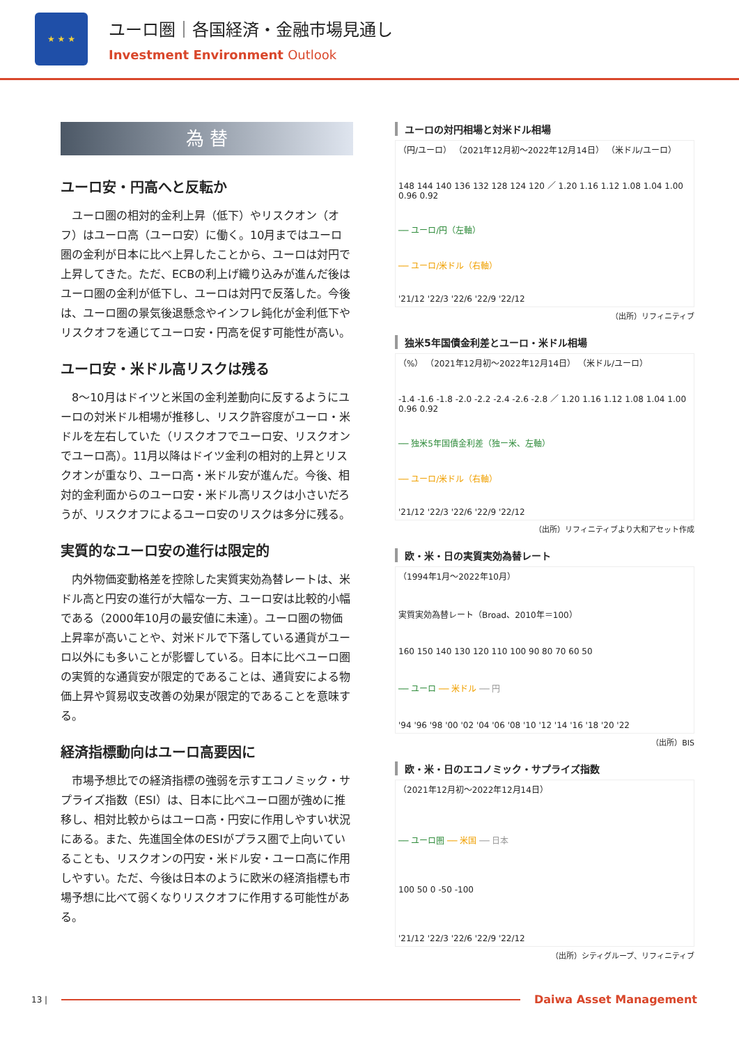★ ★ ★
ユーロ圏｜各国経済・金融市場見通し
Investment Environment Outlook
為 替
ユーロ安・円高へと反転か
ユーロ圏の相対的金利上昇（低下）やリスクオン（オフ）はユーロ高（ユーロ安）に働く。10月まではユーロ圏の金利が日本に比べ上昇したことから、ユーロは対円で上昇してきた。ただ、ECBの利上げ織り込みが進んだ後はユーロ圏の金利が低下し、ユーロは対円で反落した。今後は、ユーロ圏の景気後退懸念やインフレ鈍化が金利低下やリスクオフを通じてユーロ安・円高を促す可能性が高い。
ユーロ安・米ドル高リスクは残る
8～10月はドイツと米国の金利差動向に反するようにユーロの対米ドル相場が推移し、リスク許容度がユーロ・米ドルを左右していた（リスクオフでユーロ安、リスクオンでユーロ高）。11月以降はドイツ金利の相対的上昇とリスクオンが重なり、ユーロ高・米ドル安が進んだ。今後、相対的金利面からのユーロ安・米ドル高リスクは小さいだろうが、リスクオフによるユーロ安のリスクは多分に残る。
実質的なユーロ安の進行は限定的
内外物価変動格差を控除した実質実効為替レートは、米ドル高と円安の進行が大幅な一方、ユーロ安は比較的小幅である（2000年10月の最安値に未達）。ユーロ圏の物価上昇率が高いことや、対米ドルで下落している通貨がユーロ以外にも多いことが影響している。日本に比べユーロ圏の実質的な通貨安が限定的であることは、通貨安による物価上昇や貿易収支改善の効果が限定的であることを意味する。
経済指標動向はユーロ高要因に
市場予想比での経済指標の強弱を示すエコノミック・サプライズ指数（ESI）は、日本に比べユーロ圏が強めに推移し、相対比較からはユーロ高・円安に作用しやすい状況にある。また、先進国全体のESIがプラス圏で上向いていることも、リスクオンの円安・米ドル安・ユーロ高に作用しやすい。ただ、今後は日本のように欧米の経済指標も市場予想に比べて弱くなりリスクオフに作用する可能性がある。
ユーロの対円相場と対米ドル相場
（円/ユーロ） （2021年12月初～2022年12月14日） （米ドル/ユーロ）
148 144 140 136 132 128 124 120 ／ 1.20 1.16 1.12 1.08 1.04 1.00 0.96 0.92
── ユーロ/円（左軸）
── ユーロ/米ドル（右軸）
'21/12 '22/3 '22/6 '22/9 '22/12
（出所）リフィニティブ
独米5年国債金利差とユーロ・米ドル相場
（%） （2021年12月初～2022年12月14日） （米ドル/ユーロ）
-1.4 -1.6 -1.8 -2.0 -2.2 -2.4 -2.6 -2.8 ／ 1.20 1.16 1.12 1.08 1.04 1.00 0.96 0.92
── 独米5年国債金利差（独ー米、左軸）
── ユーロ/米ドル（右軸）
'21/12 '22/3 '22/6 '22/9 '22/12
（出所）リフィニティブより大和アセット作成
欧・米・日の実質実効為替レート
（1994年1月～2022年10月）
実質実効為替レート（Broad、2010年＝100）
160 150 140 130 120 110 100 90 80 70 60 50
── ユーロ ── 米ドル ── 円
'94 '96 '98 '00 '02 '04 '06 '08 '10 '12 '14 '16 '18 '20 '22
（出所）BIS
欧・米・日のエコノミック・サプライズ指数
（2021年12月初～2022年12月14日）
── ユーロ圏 ── 米国 ── 日本
100 50 0 -50 -100
'21/12 '22/3 '22/6 '22/9 '22/12
（出所）シティグループ、リフィニティブ
13 |
Daiwa Asset Management